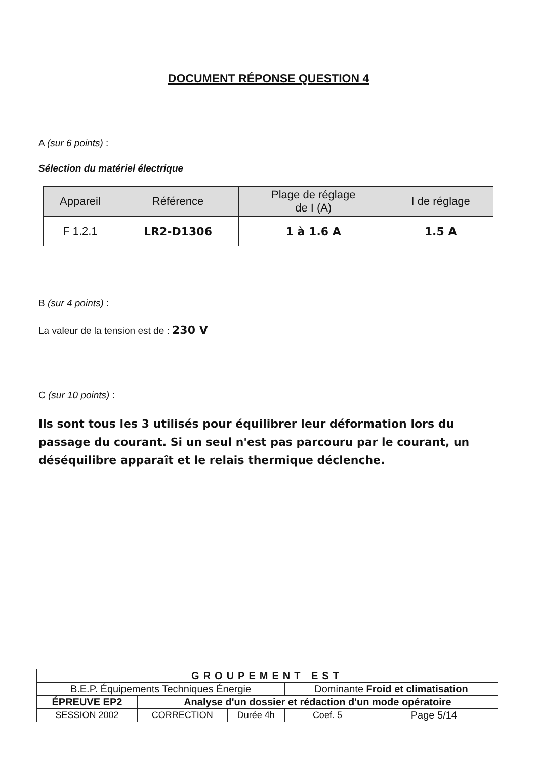DOCUMENT RÉPONSE QUESTION 4
A (sur 6 points) :
Sélection du matériel électrique
| Appareil | Référence | Plage de réglage de I (A) | I de réglage |
| --- | --- | --- | --- |
| F 1.2.1 | LR2-D1306 | 1 à 1.6 A | 1.5 A |
B (sur 4 points) :
La valeur de la tension est de : 230 V
C (sur 10 points) :
Ils sont tous les 3 utilisés pour équilibrer leur déformation lors du passage du courant. Si un seul n'est pas parcouru par le courant, un déséquilibre apparaît et le relais thermique déclenche.
| GROUPEMENT EST | | | | |
| B.E.P. Équipements Techniques Énergie | | | Dominante Froid et climatisation | |
| ÉPREUVE EP2 | Analyse d'un dossier et rédaction d'un mode opératoire | | | |
| SESSION 2002 | CORRECTION | Durée 4h | Coef. 5 | Page 5/14 |